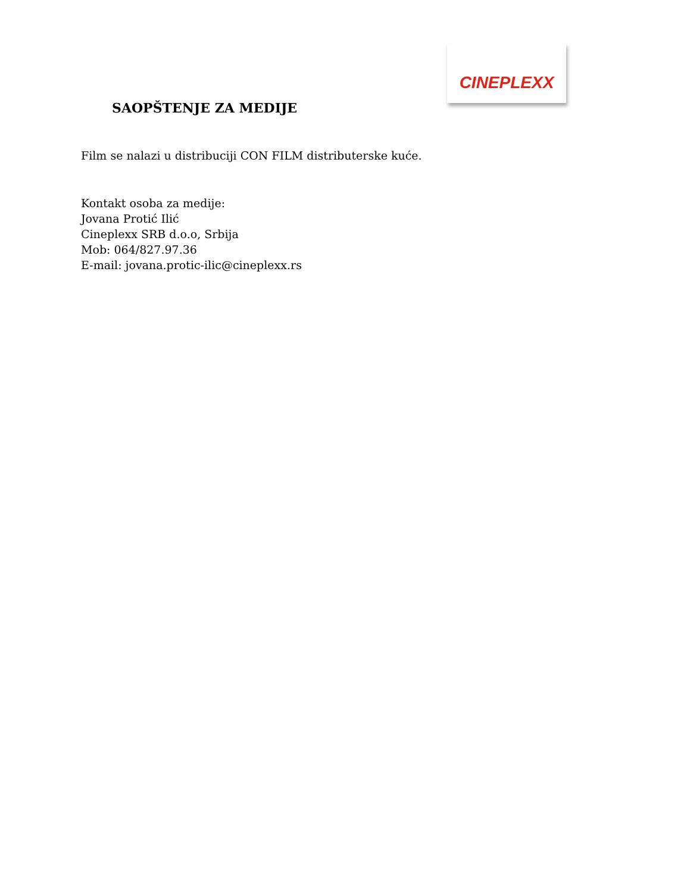CINEPLEXX
SAOPŠTENJE ZA MEDIJE
Film se nalazi u distribuciji CON FILM distributerske kuće.
Kontakt osoba za medije:
Jovana Protić Ilić
Cineplexx SRB d.o.o, Srbija
Mob: 064/827.97.36
E-mail: jovana.protic-ilic@cineplexx.rs